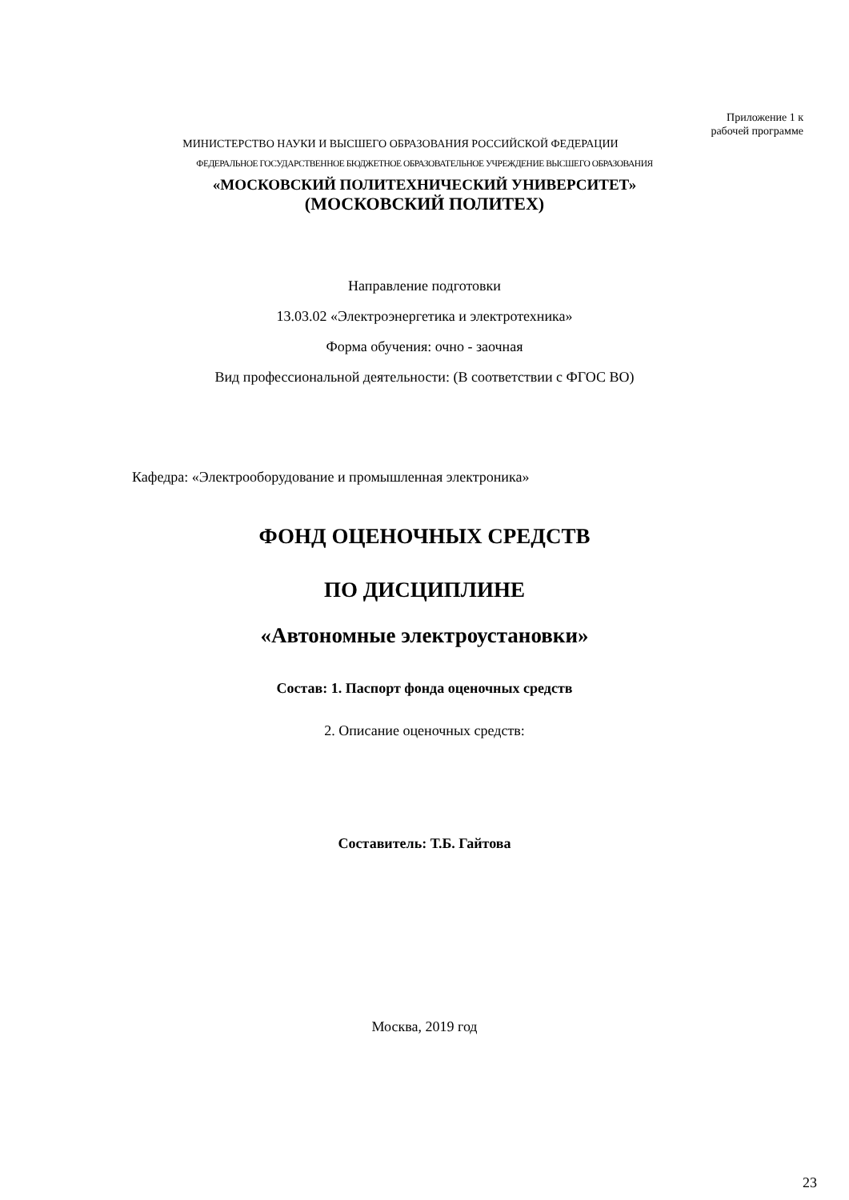Приложение 1 к
рабочей программе
МИНИСТЕРСТВО НАУКИ И ВЫСШЕГО ОБРАЗОВАНИЯ РОССИЙСКОЙ ФЕДЕРАЦИИ
ФЕДЕРАЛЬНОЕ ГОСУДАРСТВЕННОЕ БЮДЖЕТНОЕ ОБРАЗОВАТЕЛЬНОЕ УЧРЕЖДЕНИЕ ВЫСШЕГО ОБРАЗОВАНИЯ
«МОСКОВСКИЙ ПОЛИТЕХНИЧЕСКИЙ УНИВЕРСИТЕТ»
(МОСКОВСКИЙ ПОЛИТЕХ)
Направление подготовки
13.03.02 «Электроэнергетика и электротехника»
Форма обучения: очно - заочная
Вид профессиональной деятельности: (В соответствии с ФГОС ВО)
Кафедра: «Электрооборудование и промышленная электроника»
ФОНД ОЦЕНОЧНЫХ СРЕДСТВ
ПО ДИСЦИПЛИНЕ
«Автономные электроустановки»
Состав: 1. Паспорт фонда оценочных средств
2. Описание оценочных средств:
Составитель: Т.Б. Гайтова
Москва, 2019 год
23